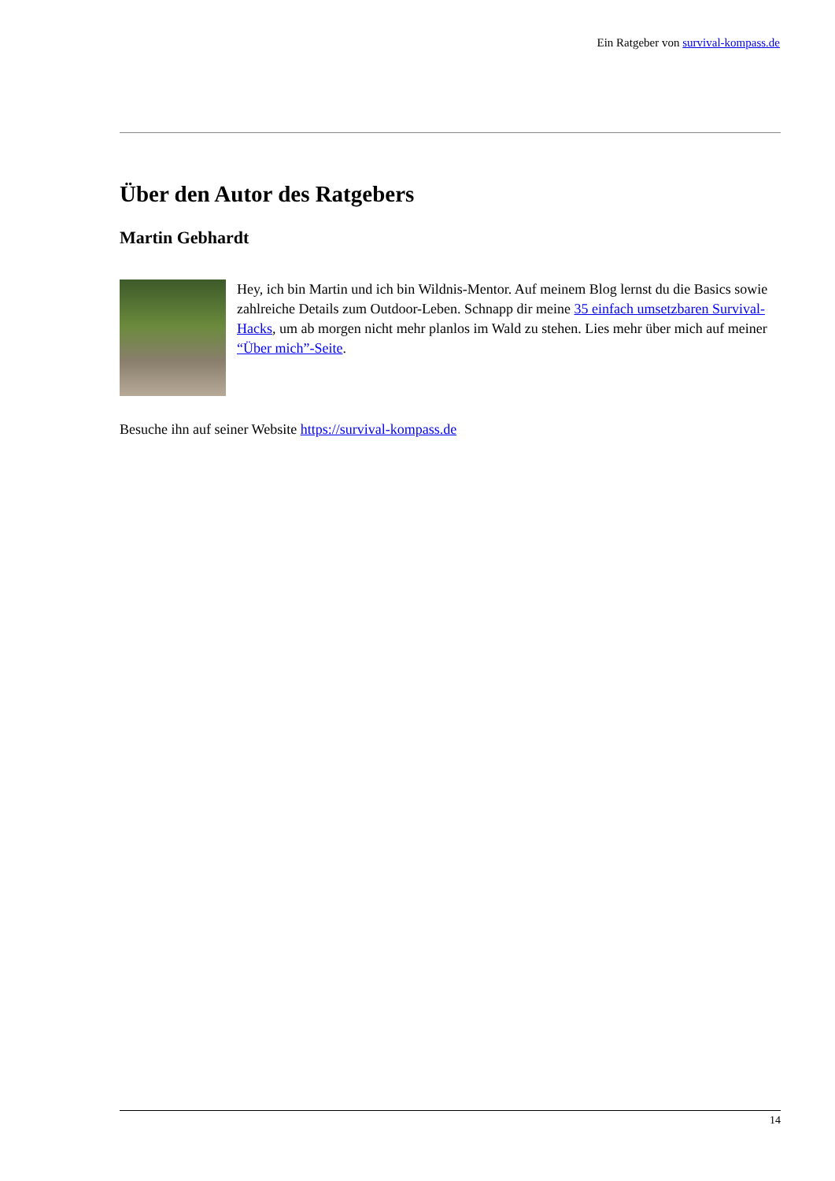Ein Ratgeber von survival-kompass.de
Über den Autor des Ratgebers
Martin Gebhardt
Hey, ich bin Martin und ich bin Wildnis-Mentor. Auf meinem Blog lernst du die Basics sowie zahlreiche Details zum Outdoor-Leben. Schnapp dir meine 35 einfach umsetzbaren Survival-Hacks, um ab morgen nicht mehr planlos im Wald zu stehen. Lies mehr über mich auf meiner “Über mich”-Seite.
Besuche ihn auf seiner Website https://survival-kompass.de
14